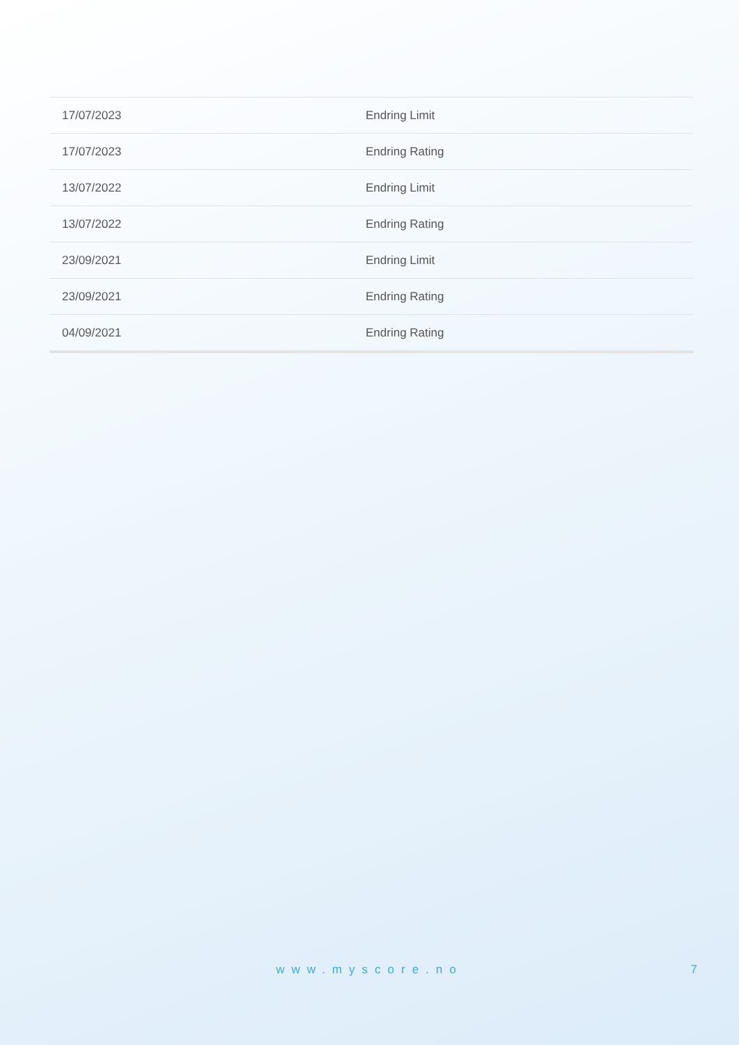| 17/07/2023 | Endring Limit |
| 17/07/2023 | Endring Rating |
| 13/07/2022 | Endring Limit |
| 13/07/2022 | Endring Rating |
| 23/09/2021 | Endring Limit |
| 23/09/2021 | Endring Rating |
| 04/09/2021 | Endring Rating |
www.myscore.no
7